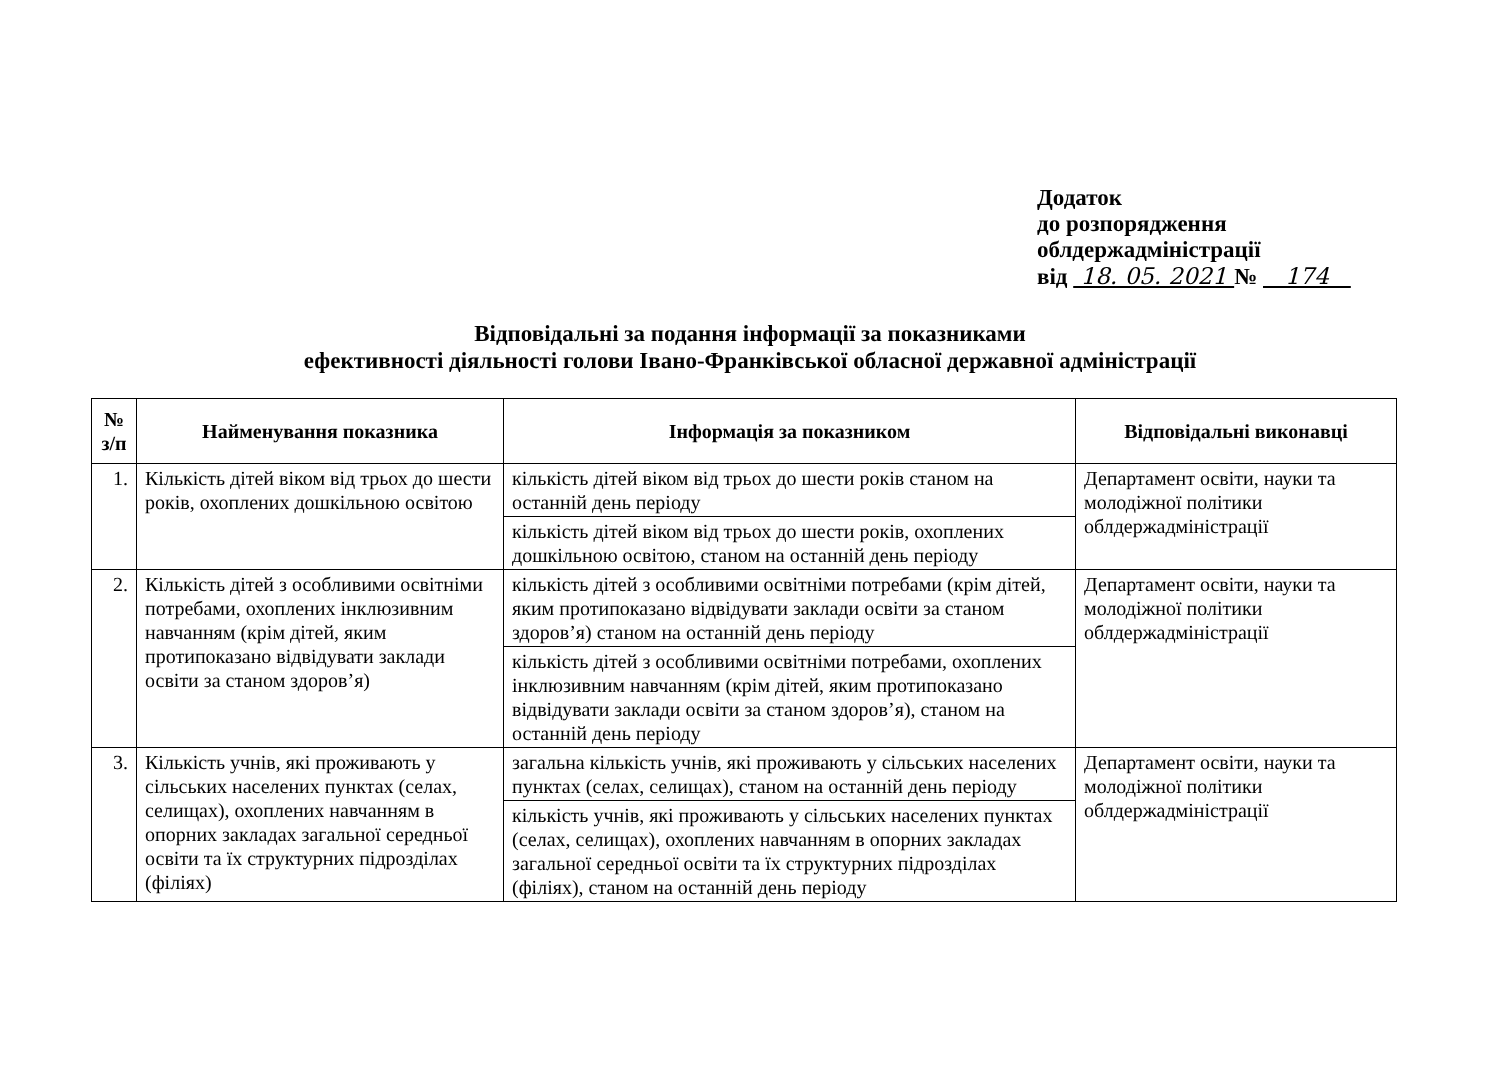Додаток
до розпорядження
облдержадміністрації
від 18. 05. 2021 № 174
Відповідальні за подання інформації за показниками
ефективності діяльності голови Івано-Франківської обласної державної адміністрації
| № з/п | Найменування показника | Інформація за показником | Відповідальні виконавці |
| --- | --- | --- | --- |
| 1. | Кількість дітей віком від трьох до шести років, охоплених дошкільною освітою | кількість дітей віком від трьох до шести років станом на останній день періоду | Департамент освіти, науки та молодіжної політики облдержадміністрації |
| | | кількість дітей віком від трьох до шести років, охоплених дошкільною освітою, станом на останній день періоду | |
| 2. | Кількість дітей з особливими освітніми потребами, охоплених інклюзивним навчанням (крім дітей, яким протипоказано відвідувати заклади освіти за станом здоров’я) | кількість дітей з особливими освітніми потребами (крім дітей, яким протипоказано відвідувати заклади освіти за станом здоров’я) станом на останній день періоду | Департамент освіти, науки та молодіжної політики облдержадміністрації |
| | | кількість дітей з особливими освітніми потребами, охоплених інклюзивним навчанням (крім дітей, яким протипоказано відвідувати заклади освіти за станом здоров’я), станом на останній день періоду | |
| 3. | Кількість учнів, які проживають у сільських населених пунктах (селах, селищах), охоплених навчанням в опорних закладах загальної середньої освіти та їх структурних підрозділах (філіях) | загальна кількість учнів, які проживають у сільських населених пунктах (селах, селищах), станом на останній день періоду | Департамент освіти, науки та молодіжної політики облдержадміністрації |
| | | кількість учнів, які проживають у сільських населених пунктах (селах, селищах), охоплених навчанням в опорних закладах загальної середньої освіти та їх структурних підрозділах (філіях), станом на останній день періоду | |